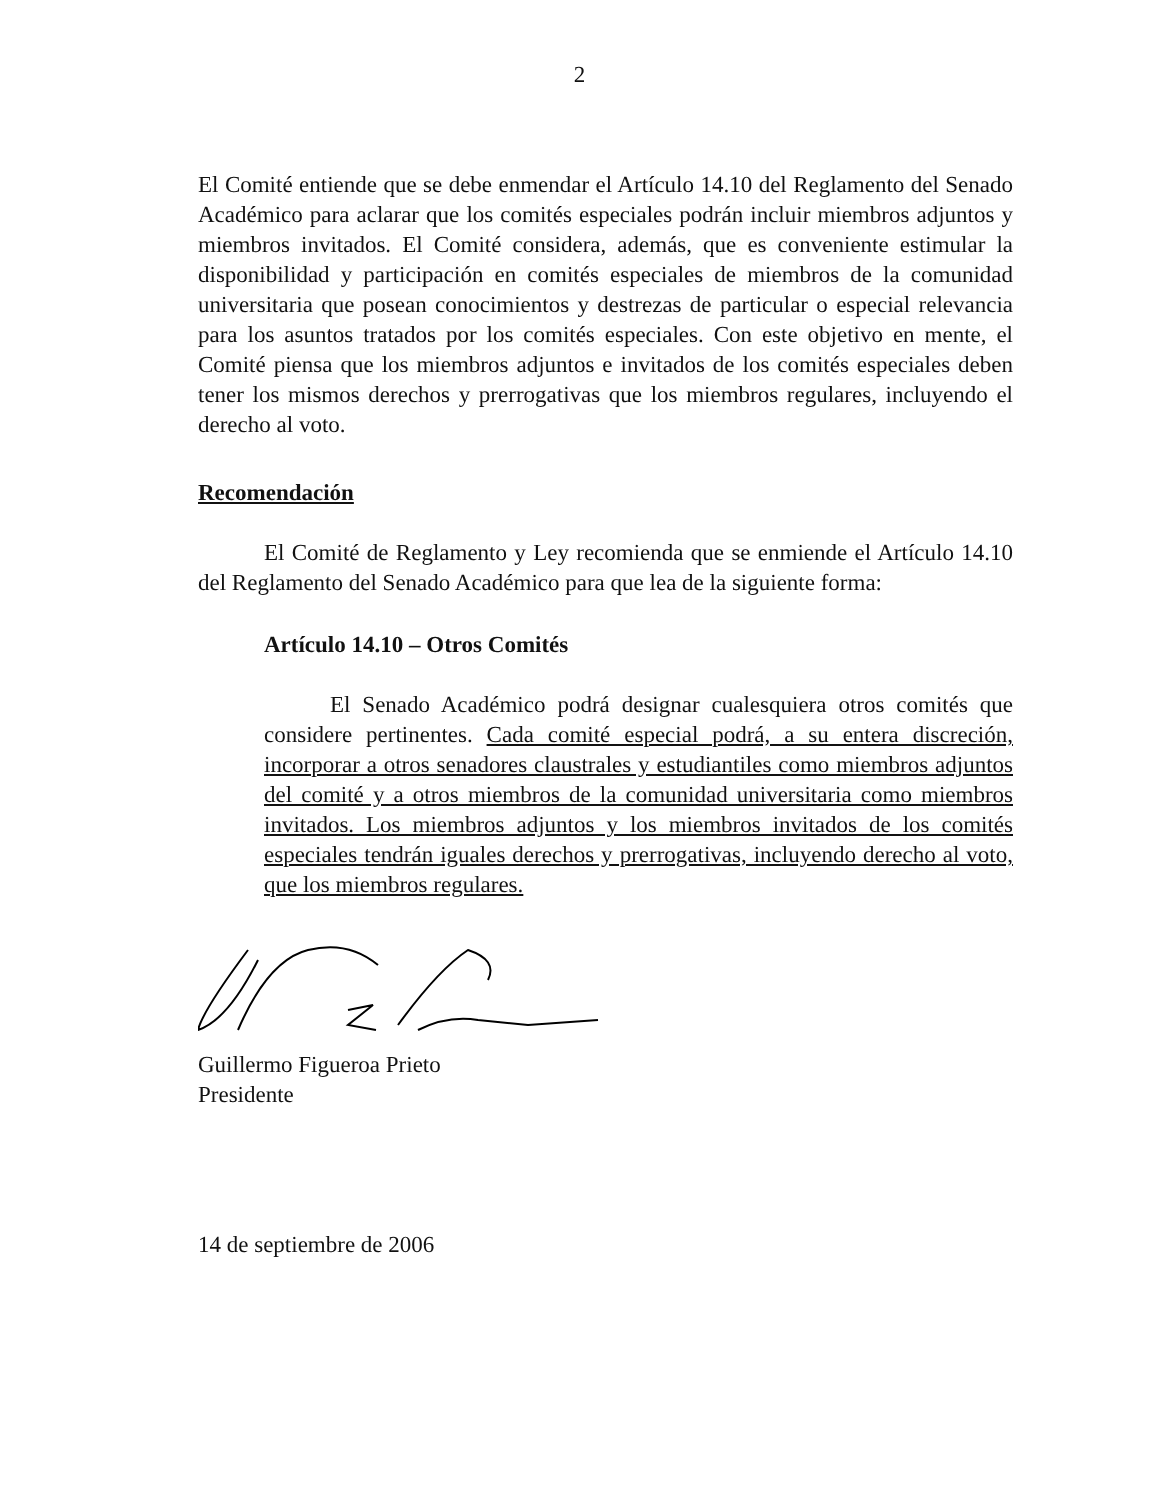2
El Comité entiende que se debe enmendar el Artículo 14.10 del Reglamento del Senado Académico para aclarar que los comités especiales podrán incluir miembros adjuntos y miembros invitados. El Comité considera, además, que es conveniente estimular la disponibilidad y participación en comités especiales de miembros de la comunidad universitaria que posean conocimientos y destrezas de particular o especial relevancia para los asuntos tratados por los comités especiales. Con este objetivo en mente, el Comité piensa que los miembros adjuntos e invitados de los comités especiales deben tener los mismos derechos y prerrogativas que los miembros regulares, incluyendo el derecho al voto.
Recomendación
El Comité de Reglamento y Ley recomienda que se enmiende el Artículo 14.10 del Reglamento del Senado Académico para que lea de la siguiente forma:
Artículo 14.10 – Otros Comités
El Senado Académico podrá designar cualesquiera otros comités que considere pertinentes. Cada comité especial podrá, a su entera discreción, incorporar a otros senadores claustrales y estudiantiles como miembros adjuntos del comité y a otros miembros de la comunidad universitaria como miembros invitados. Los miembros adjuntos y los miembros invitados de los comités especiales tendrán iguales derechos y prerrogativas, incluyendo derecho al voto, que los miembros regulares.
Guillermo Figueroa Prieto
Presidente
14 de septiembre de 2006